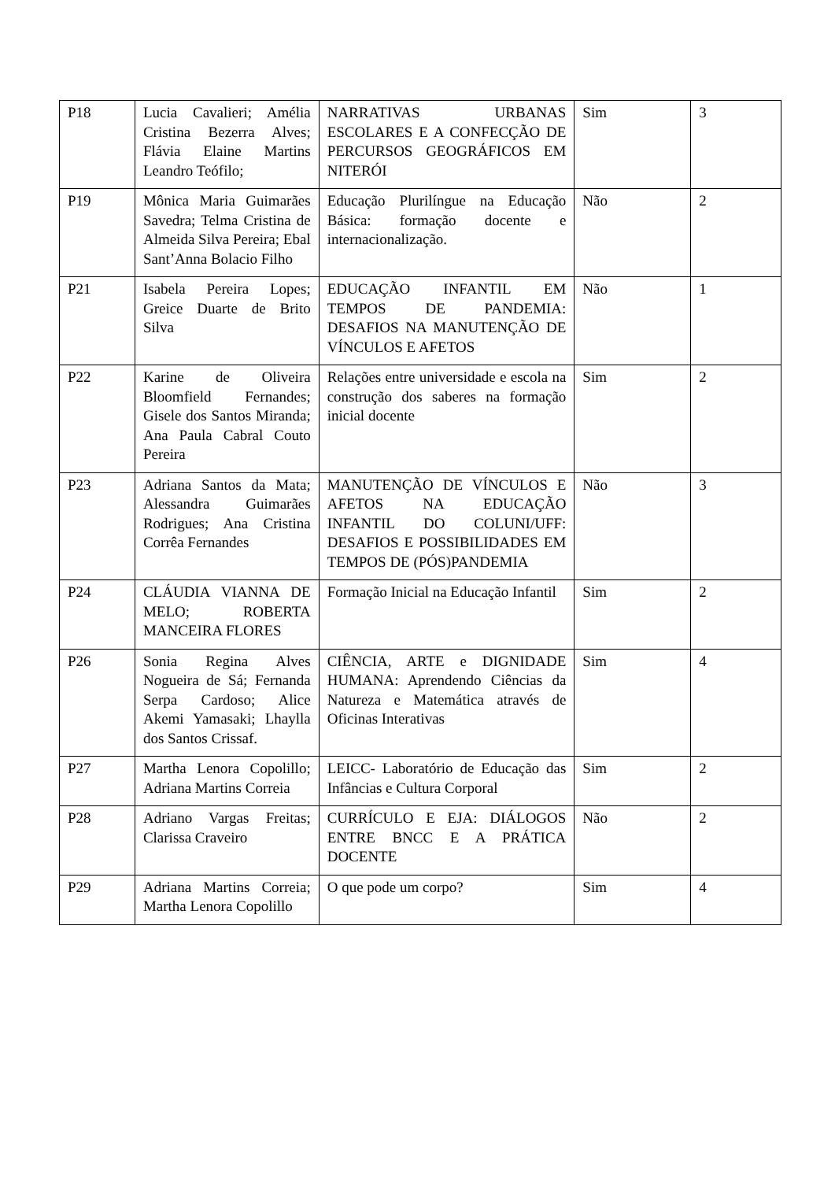| P18 | Lucia Cavalieri; Amélia Cristina Bezerra Alves; Flávia Elaine Martins Leandro Teófilo; | NARRATIVAS URBANAS ESCOLARES E A CONFECÇÃO DE PERCURSOS GEOGRÁFICOS EM NITERÓI | Sim | 3 |
| P19 | Mônica Maria Guimarães Savedra; Telma Cristina de Almeida Silva Pereira; Ebal Sant’Anna Bolacio Filho | Educação Plurilíngue na Educação Básica: formação docente e internacionalização. | Não | 2 |
| P21 | Isabela Pereira Lopes; Greice Duarte de Brito Silva | EDUCAÇÃO INFANTIL EM TEMPOS DE PANDEMIA: DESAFIOS NA MANUTENÇÃO DE VÍNCULOS E AFETOS | Não | 1 |
| P22 | Karine de Oliveira Bloomfield Fernandes; Gisele dos Santos Miranda; Ana Paula Cabral Couto Pereira | Relações entre universidade e escola na construção dos saberes na formação inicial docente | Sim | 2 |
| P23 | Adriana Santos da Mata; Alessandra Guimarães Rodrigues; Ana Cristina Corrêa Fernandes | MANUTENÇÃO DE VÍNCULOS E AFETOS NA EDUCAÇÃO INFANTIL DO COLUNI/UFF: DESAFIOS E POSSIBILIDADES EM TEMPOS DE (PÓS)PANDEMIA | Não | 3 |
| P24 | CLÁUDIA VIANNA DE MELO; ROBERTA MANCEIRA FLORES | Formação Inicial na Educação Infantil | Sim | 2 |
| P26 | Sonia Regina Alves Nogueira de Sá; Fernanda Serpa Cardoso; Alice Akemi Yamasaki; Lhaylla dos Santos Crissaf. | CIÊNCIA, ARTE e DIGNIDADE HUMANA: Aprendendo Ciências da Natureza e Matemática através de Oficinas Interativas | Sim | 4 |
| P27 | Martha Lenora Copolillo; Adriana Martins Correia | LEICC- Laboratório de Educação das Infâncias e Cultura Corporal | Sim | 2 |
| P28 | Adriano Vargas Freitas; Clarissa Craveiro | CURRÍCULO E EJA: DIÁLOGOS ENTRE BNCC E A PRÁTICA DOCENTE | Não | 2 |
| P29 | Adriana Martins Correia; Martha Lenora Copolillo | O que pode um corpo? | Sim | 4 |